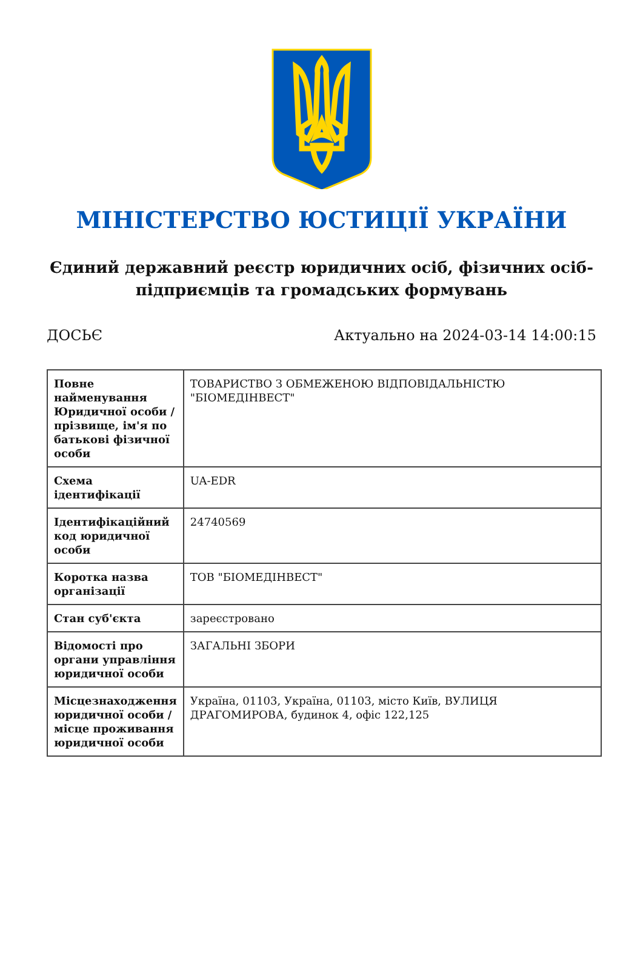МІНІСТЕРСТВО ЮСТИЦІЇ УКРАЇНИ
Єдиний державний реєстр юридичних осіб, фізичних осіб-підприємців та громадських формувань
ДОСЬЄ Актуально на 2024-03-14 14:00:15
| Повне найменування Юридичної особи / прізвище, ім'я по батькові фізичної особи | ТОВАРИСТВО З ОБМЕЖЕНОЮ ВІДПОВІДАЛЬНІСТЮ "БІОМЕДІНВЕСТ" |
| Схема ідентифікації | UA-EDR |
| Ідентифікаційний код юридичної особи | 24740569 |
| Коротка назва організації | ТОВ "БІОМЕДІНВЕСТ" |
| Стан суб'єкта | зареєстровано |
| Відомості про органи управління юридичної особи | ЗАГАЛЬНІ ЗБОРИ |
| Місцезнаходження юридичної особи / місце проживання юридичної особи | Україна, 01103, Україна, 01103, місто Київ, ВУЛИЦЯ ДРАГОМИРОВА, будинок 4, офіс 122,125 |